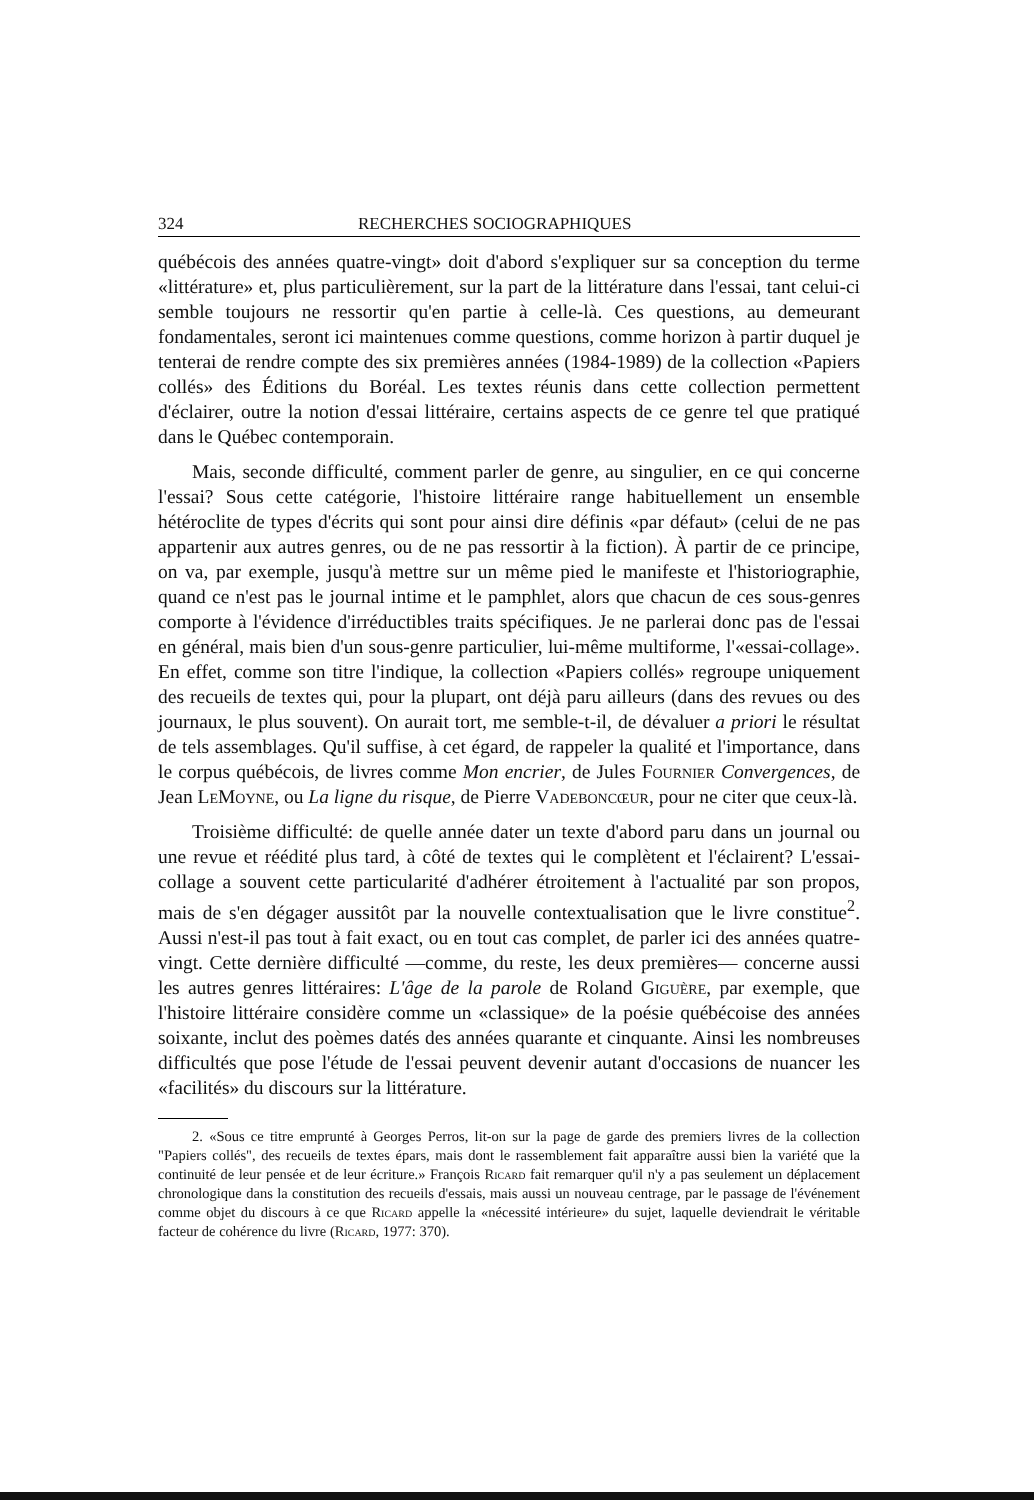324 RECHERCHES SOCIOGRAPHIQUES
québécois des années quatre-vingt» doit d'abord s'expliquer sur sa conception du terme «littérature» et, plus particulièrement, sur la part de la littérature dans l'essai, tant celui-ci semble toujours ne ressortir qu'en partie à celle-là. Ces questions, au demeurant fondamentales, seront ici maintenues comme questions, comme horizon à partir duquel je tenterai de rendre compte des six premières années (1984-1989) de la collection «Papiers collés» des Éditions du Boréal. Les textes réunis dans cette collection permettent d'éclairer, outre la notion d'essai littéraire, certains aspects de ce genre tel que pratiqué dans le Québec contemporain.
Mais, seconde difficulté, comment parler de genre, au singulier, en ce qui concerne l'essai? Sous cette catégorie, l'histoire littéraire range habituellement un ensemble hétéroclite de types d'écrits qui sont pour ainsi dire définis «par défaut» (celui de ne pas appartenir aux autres genres, ou de ne pas ressortir à la fiction). À partir de ce principe, on va, par exemple, jusqu'à mettre sur un même pied le manifeste et l'historiographie, quand ce n'est pas le journal intime et le pamphlet, alors que chacun de ces sous-genres comporte à l'évidence d'irréductibles traits spécifiques. Je ne parlerai donc pas de l'essai en général, mais bien d'un sous-genre particulier, lui-même multiforme, l'«essai-collage». En effet, comme son titre l'indique, la collection «Papiers collés» regroupe uniquement des recueils de textes qui, pour la plupart, ont déjà paru ailleurs (dans des revues ou des journaux, le plus souvent). On aurait tort, me semble-t-il, de dévaluer a priori le résultat de tels assemblages. Qu'il suffise, à cet égard, de rappeler la qualité et l'importance, dans le corpus québécois, de livres comme Mon encrier, de Jules Fournier Convergences, de Jean LeMoyne, ou La ligne du risque, de Pierre Vadeboncœur, pour ne citer que ceux-là.
Troisième difficulté: de quelle année dater un texte d'abord paru dans un journal ou une revue et réédité plus tard, à côté de textes qui le complètent et l'éclairent? L'essai-collage a souvent cette particularité d'adhérer étroitement à l'actualité par son propos, mais de s'en dégager aussitôt par la nouvelle contextualisation que le livre constitue<sup>2</sup>. Aussi n'est-il pas tout à fait exact, ou en tout cas complet, de parler ici des années quatre-vingt. Cette dernière difficulté —comme, du reste, les deux premières— concerne aussi les autres genres littéraires: L'âge de la parole de Roland Giguère, par exemple, que l'histoire littéraire considère comme un «classique» de la poésie québécoise des années soixante, inclut des poèmes datés des années quarante et cinquante. Ainsi les nombreuses difficultés que pose l'étude de l'essai peuvent devenir autant d'occasions de nuancer les «facilités» du discours sur la littérature.
2. «Sous ce titre emprunté à Georges Perros, lit-on sur la page de garde des premiers livres de la collection "Papiers collés", des recueils de textes épars, mais dont le rassemblement fait apparaître aussi bien la variété que la continuité de leur pensée et de leur écriture.» François Ricard fait remarquer qu'il n'y a pas seulement un déplacement chronologique dans la constitution des recueils d'essais, mais aussi un nouveau centrage, par le passage de l'événement comme objet du discours à ce que Ricard appelle la «nécessité intérieure» du sujet, laquelle deviendrait le véritable facteur de cohérence du livre (Ricard, 1977: 370).